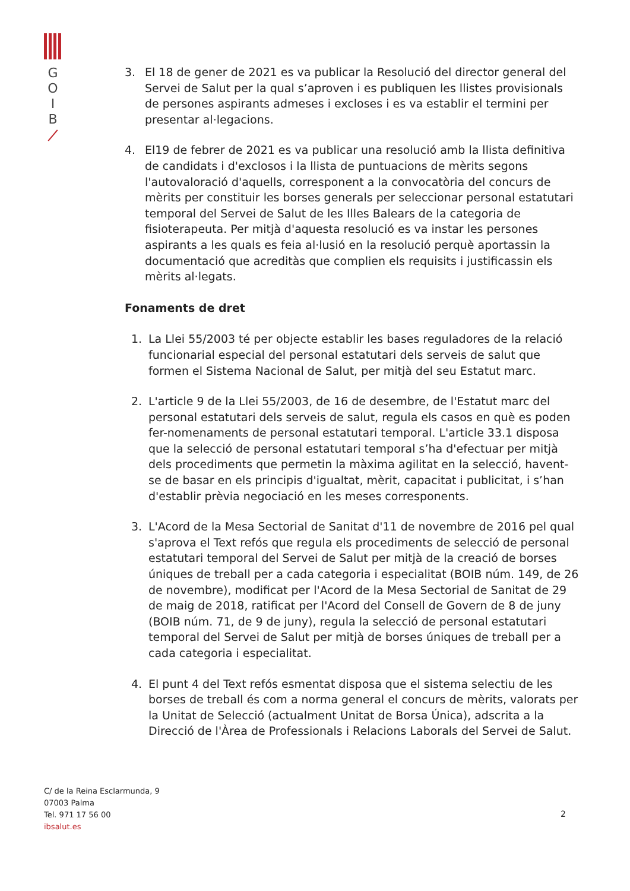G
O
I
B
3. El 18 de gener de 2021 es va publicar la Resolució del director general del Servei de Salut per la qual s’aproven i es publiquen les llistes provisionals de persones aspirants admeses i excloses i es va establir el termini per presentar al·legacions.
4. El19 de febrer de 2021 es va publicar una resolució amb la llista definitiva de candidats i d'exclosos i la llista de puntuacions de mèrits segons l'autovaloració d'aquells, corresponent a la convocatòria del concurs de mèrits per constituir les borses generals per seleccionar personal estatutari temporal del Servei de Salut de les Illes Balears de la categoria de fisioterapeuta. Per mitjà d'aquesta resolució es va instar les persones aspirants a les quals es feia al·lusió en la resolució perquè aportassin la documentació que acreditàs que complien els requisits i justificassin els mèrits al·legats.
Fonaments de dret
1. La Llei 55/2003 té per objecte establir les bases reguladores de la relació funcionarial especial del personal estatutari dels serveis de salut que formen el Sistema Nacional de Salut, per mitjà del seu Estatut marc.
2. L'article 9 de la Llei 55/2003, de 16 de desembre, de l'Estatut marc del personal estatutari dels serveis de salut, regula els casos en què es poden fer-nomenaments de personal estatutari temporal. L'article 33.1 disposa que la selecció de personal estatutari temporal s’ha d'efectuar per mitjà dels procediments que permetin la màxima agilitat en la selecció, havent-se de basar en els principis d'igualtat, mèrit, capacitat i publicitat, i s’han d'establir prèvia negociació en les meses corresponents.
3. L'Acord de la Mesa Sectorial de Sanitat d'11 de novembre de 2016 pel qual s'aprova el Text refós que regula els procediments de selecció de personal estatutari temporal del Servei de Salut per mitjà de la creació de borses úniques de treball per a cada categoria i especialitat (BOIB núm. 149, de 26 de novembre), modificat per l'Acord de la Mesa Sectorial de Sanitat de 29 de maig de 2018, ratificat per l'Acord del Consell de Govern de 8 de juny (BOIB núm. 71, de 9 de juny), regula la selecció de personal estatutari temporal del Servei de Salut per mitjà de borses úniques de treball per a cada categoria i especialitat.
4. El punt 4 del Text refós esmentat disposa que el sistema selectiu de les borses de treball és com a norma general el concurs de mèrits, valorats per la Unitat de Selecció (actualment Unitat de Borsa Única), adscrita a la Direcció de l'Àrea de Professionals i Relacions Laborals del Servei de Salut.
C/ de la Reina Esclarmunda, 9
07003 Palma
Tel. 971 17 56 00
ibsalut.es
2